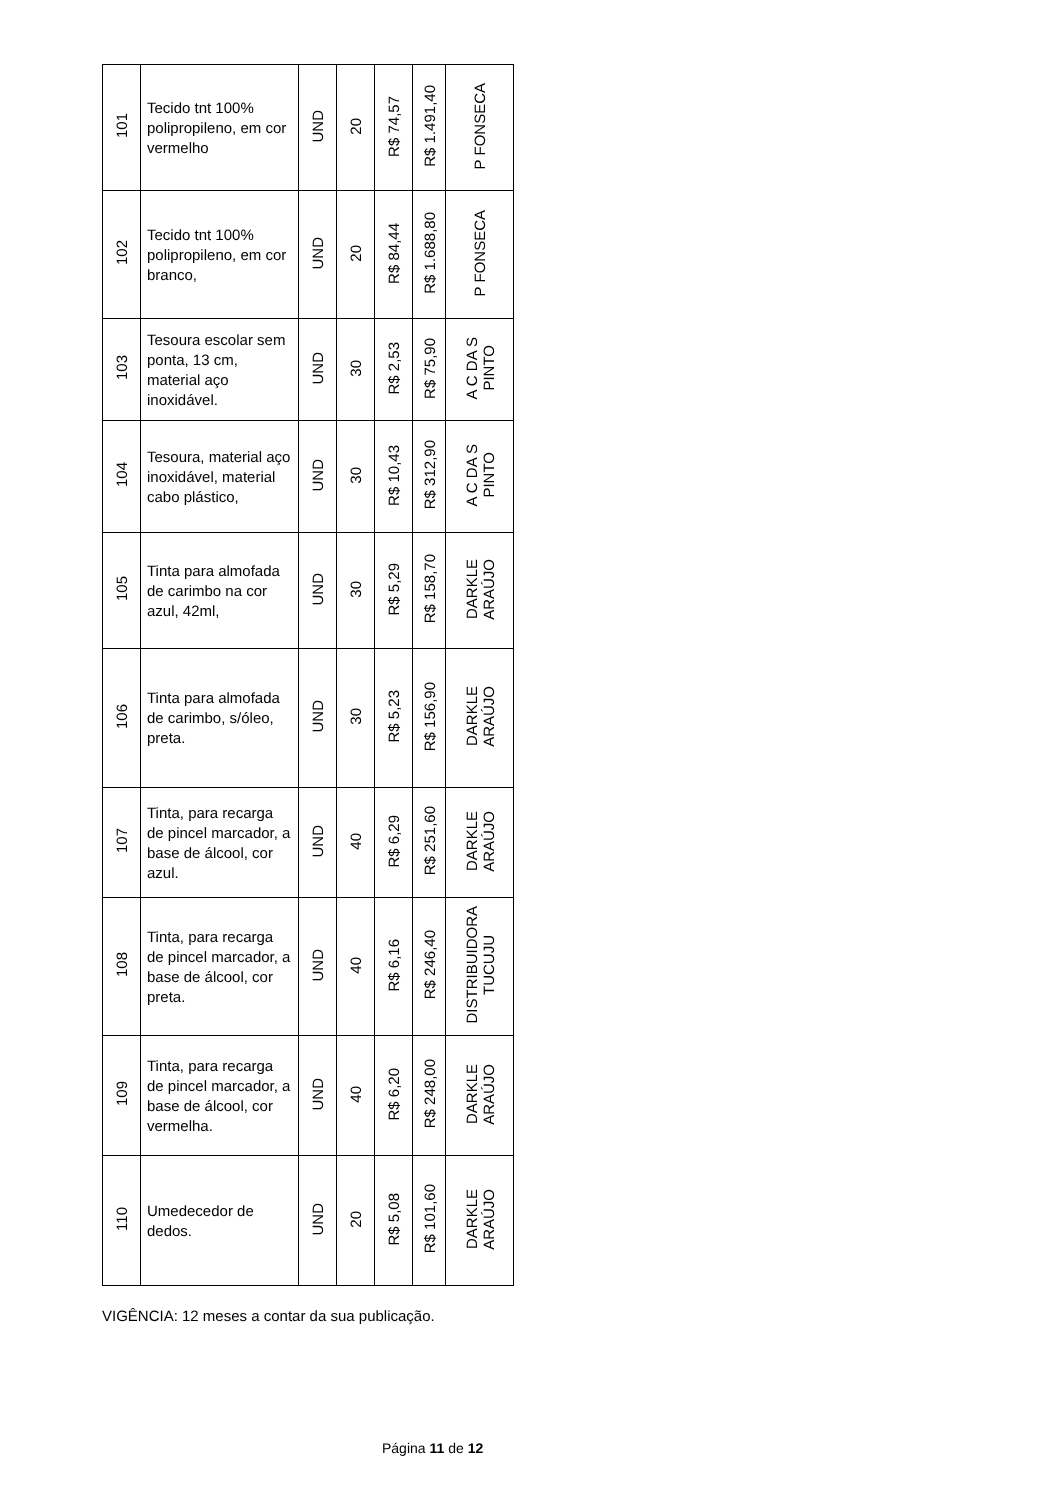| 101 | Tecido tnt 100% polipropileno, em cor vermelho | UND | 20 | R$ 74,57 | R$ 1.491,40 | P FONSECA |
| 102 | Tecido tnt 100% polipropileno, em cor branco, | UND | 20 | R$ 84,44 | R$ 1.688,80 | P FONSECA |
| 103 | Tesoura escolar sem ponta, 13 cm, material aço inoxidável. | UND | 30 | R$ 2,53 | R$ 75,90 | A C DA S PINTO |
| 104 | Tesoura, material aço inoxidável, material cabo plástico, | UND | 30 | R$ 10,43 | R$ 312,90 | A C DA S PINTO |
| 105 | Tinta para almofada de carimbo na cor azul, 42ml, | UND | 30 | R$ 5,29 | R$ 158,70 | DARKLE ARAÚJO |
| 106 | Tinta para almofada de carimbo, s/óleo, preta. | UND | 30 | R$ 5,23 | R$ 156,90 | DARKLE ARAÚJO |
| 107 | Tinta, para recarga de pincel marcador, a base de álcool, cor azul. | UND | 40 | R$ 6,29 | R$ 251,60 | DARKLE ARAÚJO |
| 108 | Tinta, para recarga de pincel marcador, a base de álcool, cor preta. | UND | 40 | R$ 6,16 | R$ 246,40 | DISTRIBUIDORA TUCUJU |
| 109 | Tinta, para recarga de pincel marcador, a base de álcool, cor vermelha. | UND | 40 | R$ 6,20 | R$ 248,00 | DARKLE ARAÚJO |
| 110 | Umedecedor de dedos. | UND | 20 | R$ 5,08 | R$ 101,60 | DARKLE ARAÚJO |
VIGÊNCIA: 12 meses a contar da sua publicação.
Página 11 de 12